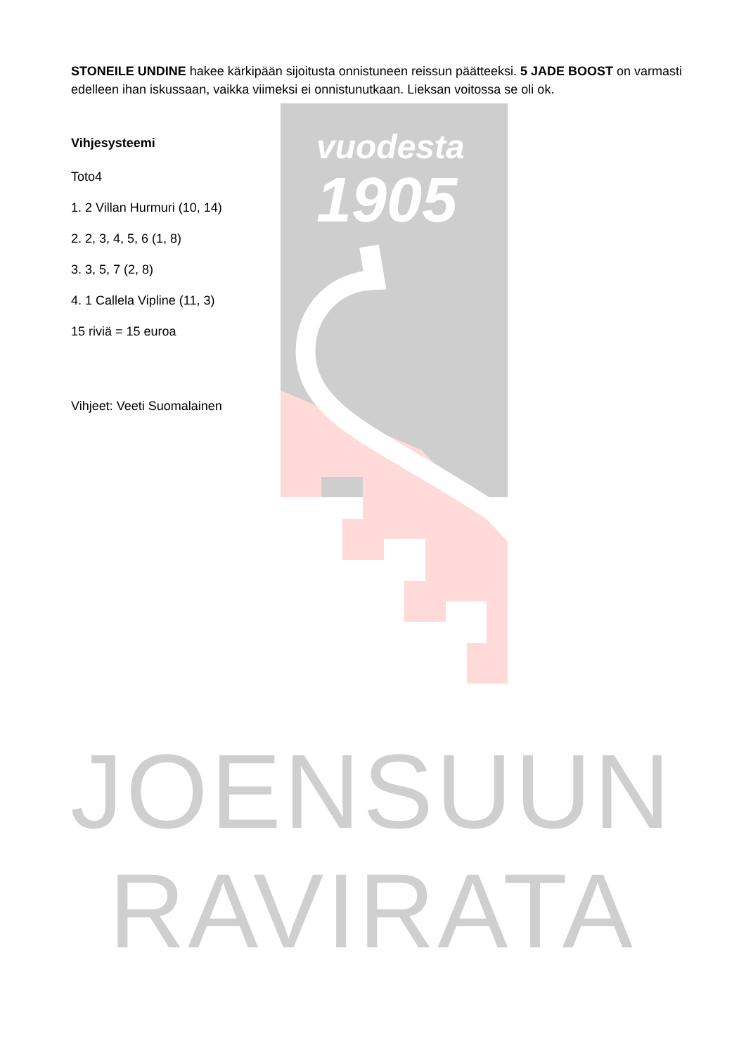vuodesta
1905
JOENSUUN
RAVIRATA
STONEILE UNDINE hakee kärkipään sijoitusta onnistuneen reissun päätteeksi. 5 JADE BOOST on varmasti edelleen ihan iskussaan, vaikka viimeksi ei onnistunutkaan. Lieksan voitossa se oli ok.
Vihjesysteemi
Toto4
1. 2 Villan Hurmuri (10, 14)
2. 2, 3, 4, 5, 6 (1, 8)
3. 3, 5, 7 (2, 8)
4. 1 Callela Vipline (11, 3)
15 riviä = 15 euroa
Vihjeet: Veeti Suomalainen